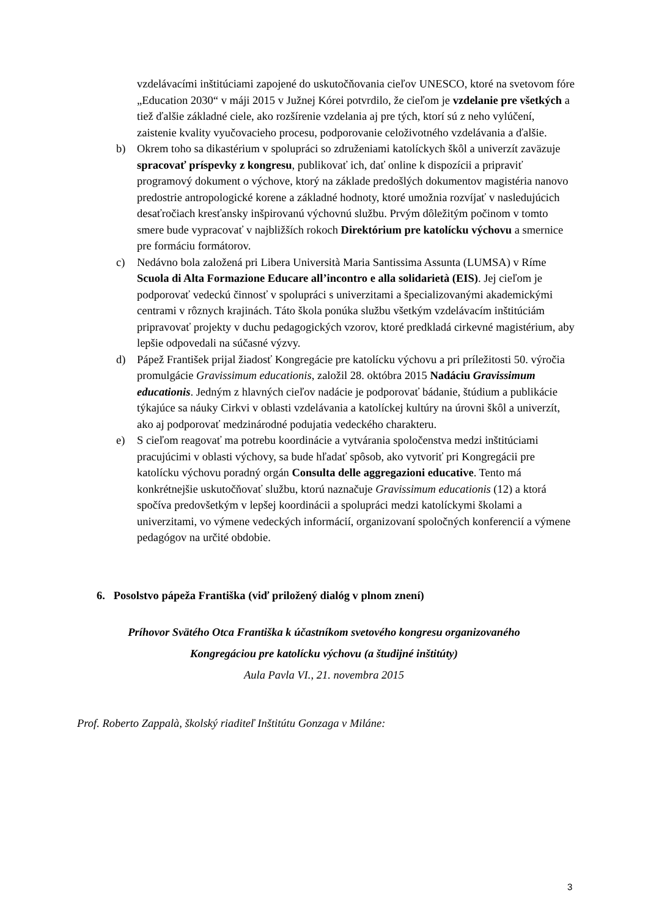vzdelávacími inštitúciami zapojené do uskutočňovania cieľov UNESCO, ktoré na svetovom fóre „Education 2030“ v máji 2015 v Južnej Kórei potvrdilo, že cieľom je vzdelanie pre všetkých a tiež ďalšie základné ciele, ako rozšírenie vzdelania aj pre tých, ktorí sú z neho vylúčení, zaistenie kvality vyučovacieho procesu, podporovanie celoživotného vzdelávania a ďalšie.
b) Okrem toho sa dikastérium v spolupráci so združeniami katolíckych škôl a univerzít zaväzuje spracovať príspevky z kongresu, publikovať ich, dať online k dispozícii a pripraviť programový dokument o výchove, ktorý na základe predošlých dokumentov magistéria nanovo predostrie antropologické korene a základné hodnoty, ktoré umožnia rozvíjať v nasledujúcich desaťročiach kresťansky inšpirovanú výchovnú službu. Prvým dôležitým počinom v tomto smere bude vypracovať v najbližších rokoch Direktórium pre katolícku výchovu a smernice pre formáciu formátorov.
c) Nedávno bola založená pri Libera Università Maria Santissima Assunta (LUMSA) v Ríme Scuola di Alta Formazione Educare all’incontro e alla solidarietà (EIS). Jej cieľom je podporovať vedeckú činnosť v spolupráci s univerzitami a špecializovanými akademickými centrami v rôznych krajinách. Táto škola ponúka službu všetkým vzdelávacím inštitúciám pripravovať projekty v duchu pedagogických vzorov, ktoré predkladá cirkevné magistérium, aby lepšie odpovedali na súčasné výzvy.
d) Pápež František prijal žiadosť Kongregácie pre katolícku výchovu a pri príležitosti 50. výročia promulgácie Gravissimum educationis, založil 28. októbra 2015 Nadáciu Gravissimum educationis. Jedným z hlavných cieľov nadácie je podporovať bádanie, štúdium a publikácie týkajúce sa náuky Cirkvi v oblasti vzdelávania a katolíckej kultúry na úrovni škôl a univerzít, ako aj podporovať medzinárodné podujatia vedeckého charakteru.
e) S cieľom reagovať ma potrebu koordinácie a vytvárania spoločenstva medzi inštitúciami pracujúcimi v oblasti výchovy, sa bude hľadať spôsob, ako vytvoriť pri Kongregácii pre katolícku výchovu poradný orgán Consulta delle aggregazioni educative. Tento má konkrétnejšie uskutočňovať službu, ktorú naznačuje Gravissimum educationis (12) a ktorá spočíva predovšetkým v lepšej koordinácii a spolupráci medzi katolíckymi školami a univerzitami, vo výmene vedeckých informácií, organizovaní spoločných konferencií a výmene pedagógov na určité obdobie.
6. Posolstvo pápeža Františka (viď priložený dialóg v plnom znení)
Príhovor Svätého Otca Františka k účastníkom svetového kongresu organizovaného
Kongregáciou pre katolícku výchovu (a študijné inštitúty)
Aula Pavla VI., 21. novembra 2015
Prof. Roberto Zappalà, školský riaditeľ Inštitútu Gonzaga v Miláne:
3